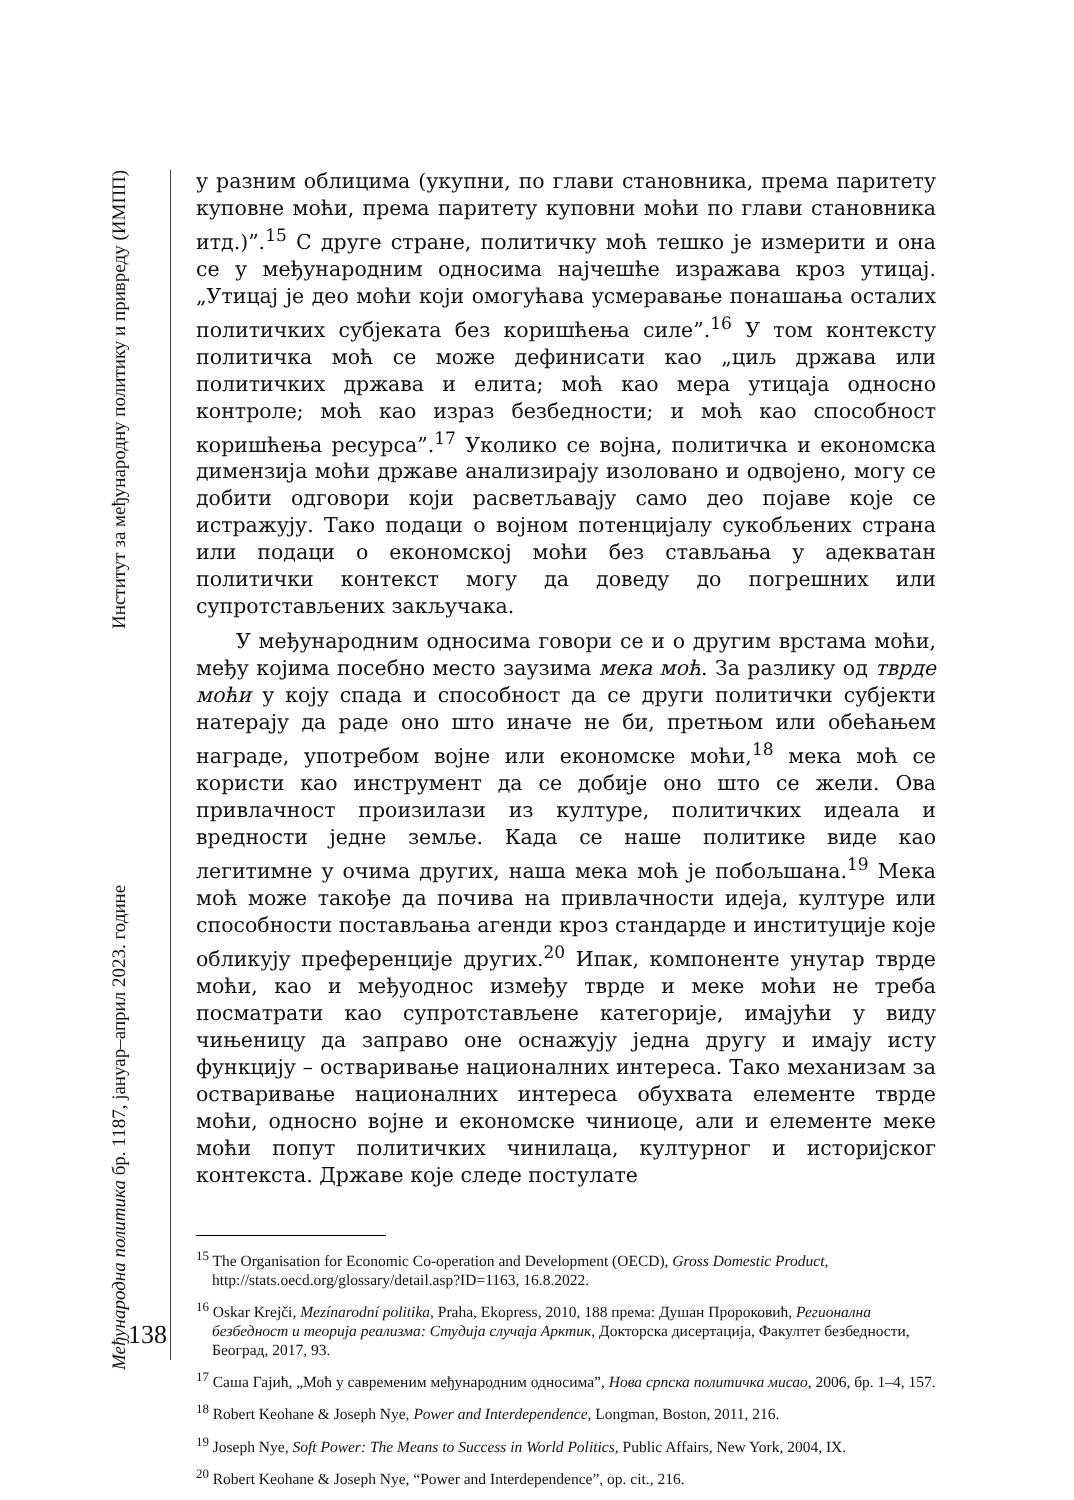Међународна политика бр. 1187, јануар–април 2023. године Институт за међународну политику и привреду (ИМПП)
138
у разним облицима (укупни, по глави становника, према паритету куповне моћи, према паритету куповни моћи по глави становника итд.)”.<sup>15</sup> С друге стране, политичку моћ тешко је измерити и она се у међународним односима најчешће изражава кроз утицај. „Утицај је део моћи који омогућава усмеравање понашања осталих политичких субјеката без коришћења силе”.<sup>16</sup> У том контексту политичка моћ се може дефинисати као „циљ држава или политичких држава и елита; моћ као мера утицаја односно контроле; моћ као израз безбедности; и моћ као способност коришћења ресурса”.<sup>17</sup> Уколико се војна, политичка и економска димензија моћи државе анализирају изоловано и одвојено, могу се добити одговори који расветљавају само део појаве које се истражују. Тако подаци о војном потенцијалу сукобљених страна или подаци о економској моћи без стављања у адекватан политички контекст могу да доведу до погрешних или супротстављених закључака.
У међународним односима говори се и о другим врстама моћи, међу којима посебно место заузима мека моћ. За разлику од тврде моћи у коју спада и способност да се други политички субјекти натерају да раде оно што иначе не би, претњом или обећањем награде, употребом војне или економске моћи,<sup>18</sup> мека моћ се користи као инструмент да се добије оно што се жели. Ова привлачност произилази из културе, политичких идеала и вредности једне земље. Када се наше политике виде као легитимне у очима других, наша мека моћ је побољшана.<sup>19</sup> Мека моћ може такође да почива на привлачности идеја, културе или способности постављања агенди кроз стандарде и институције које обликују преференције других.<sup>20</sup> Ипак, компоненте унутар тврде моћи, као и међуоднос између тврде и меке моћи не треба посматрати као супротстављене категорије, имајући у виду чињеницу да заправо оне оснажују једна другу и имају исту функцију – остваривање националних интереса. Тако механизам за остваривање националних интереса обухвата елементе тврде моћи, односно војне и економске чиниоце, али и елементе меке моћи попут политичких чинилаца, културног и историјског контекста. Државе које следе постулате
<sup>15</sup> The Organisation for Economic Co-operation and Development (OECD), Gross Domestic Product, http://stats.oecd.org/glossary/detail.asp?ID=1163, 16.8.2022.
<sup>16</sup> Oskar Krejči, Mezínarodní politika, Praha, Ekopress, 2010, 188 према: Душан Пророковић, Регионална безбедност и теорија реализма: Студија случаја Арктик, Докторска дисертација, Факултет безбедности, Београд, 2017, 93.
<sup>17</sup> Саша Гајић, „Моћ у савременим међународним односима”, Нова српска политичка мисао, 2006, бр. 1–4, 157.
<sup>18</sup> Robert Keohane & Joseph Nye, Power and Interdependence, Longman, Boston, 2011, 216.
<sup>19</sup> Joseph Nye, Soft Power: The Means to Success in World Politics, Public Affairs, New York, 2004, IX.
<sup>20</sup> Robert Keohane & Joseph Nye, “Power and Interdependence”, op. cit., 216.